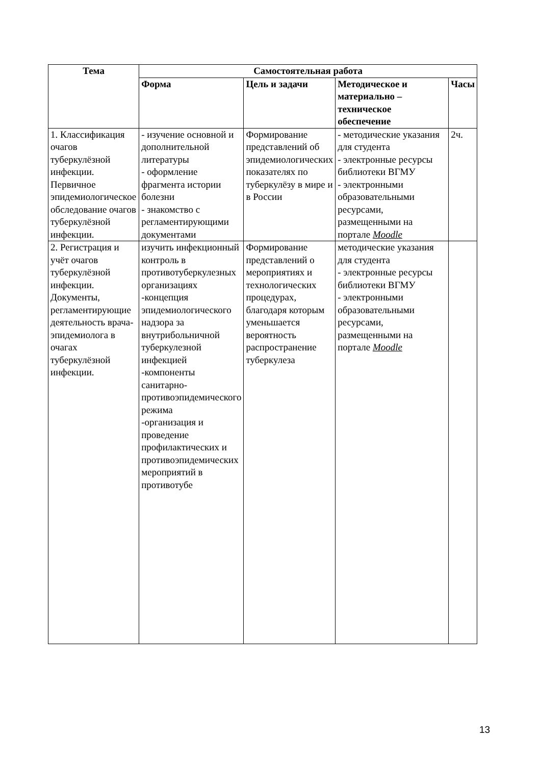| Тема | Самостоятельная работа | | | |
| --- | --- | --- | --- | --- |
| | Форма | Цель и задачи | Методическое и материально – техническое обеспечение | Часы |
| 1. Классификация очагов туберкулёзной инфекции. Первичное эпидемиологическое обследование очагов туберкулёзной инфекции. | - изучение основной и дополнительной литературы - оформление фрагмента истории болезни - знакомство с регламентирующими документами | Формирование представлений об эпидемиологических показателях по туберкулёзу в мире и в России | - методические указания для студента - электронные ресурсы библиотеки ВГМУ - электронными образовательными ресурсами, размещенными на портале Moodle | 2ч. |
| 2. Регистрация и учёт очагов туберкулёзной инфекции. Документы, регламентирующие деятельность врача-эпидемиолога в очагах туберкулёзной инфекции. | изучить инфекционный контроль в противотуберкулезных организациях -концепция эпидемиологического надзора за внутрибольничной туберкулезной инфекцией -компоненты санитарно-противоэпидемического режима -организация и проведение профилактических и противоэпидемических мероприятий в противотубе | Формирование представлений о мероприятиях и технологических процедурах, благодаря которым уменьшается вероятность распространение туберкулеза | методические указания для студента - электронные ресурсы библиотеки ВГМУ - электронными образовательными ресурсами, размещенными на портале Moodle | |
13